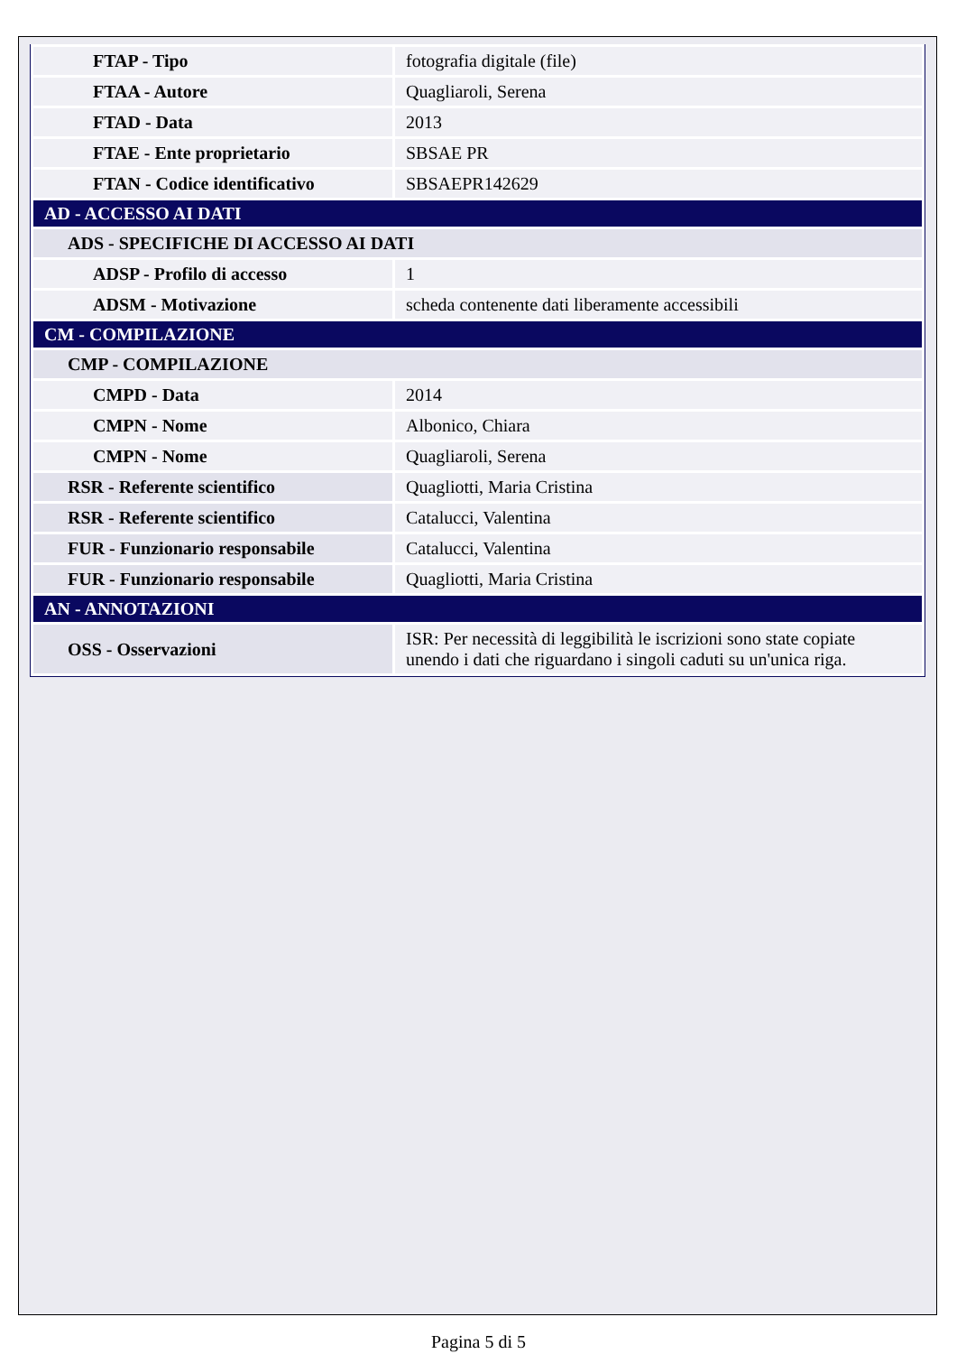| FTAP - Tipo | fotografia digitale (file) |
| FTAA - Autore | Quagliaroli, Serena |
| FTAD - Data | 2013 |
| FTAE - Ente proprietario | SBSAE PR |
| FTAN - Codice identificativo | SBSAEPR142629 |
| AD - ACCESSO AI DATI | |
| ADS - SPECIFICHE DI ACCESSO AI DATI | |
| ADSP - Profilo di accesso | 1 |
| ADSM - Motivazione | scheda contenente dati liberamente accessibili |
| CM - COMPILAZIONE | |
| CMP - COMPILAZIONE | |
| CMPD - Data | 2014 |
| CMPN - Nome | Albonico, Chiara |
| CMPN - Nome | Quagliaroli, Serena |
| RSR - Referente scientifico | Quagliotti, Maria Cristina |
| RSR - Referente scientifico | Catalucci, Valentina |
| FUR - Funzionario responsabile | Catalucci, Valentina |
| FUR - Funzionario responsabile | Quagliotti, Maria Cristina |
| AN - ANNOTAZIONI | |
| OSS - Osservazioni | ISR: Per necessità di leggibilità le iscrizioni sono state copiate unendo i dati che riguardano i singoli caduti su un'unica riga. |
Pagina 5 di 5